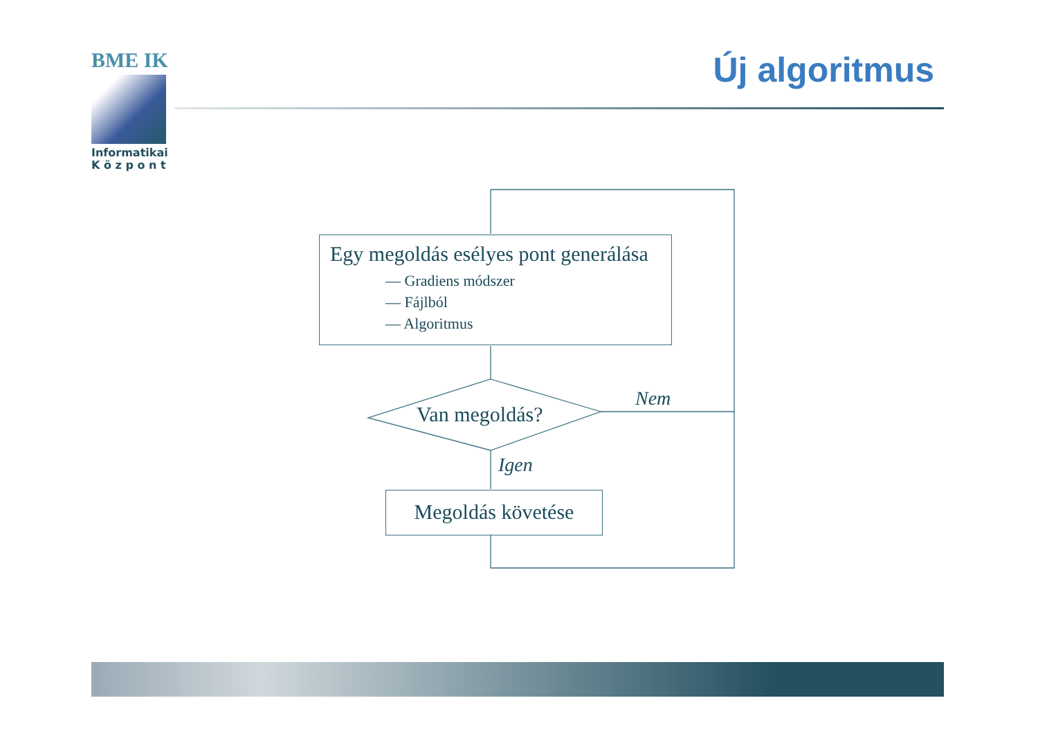BME IK
Informatikai
K ö z p o n t
Új algoritmus
Egy megoldás esélyes pont generálása
— Gradiens módszer
— Fájlból
— Algoritmus
Van megoldás?
Nem
Igen
Megoldás követése